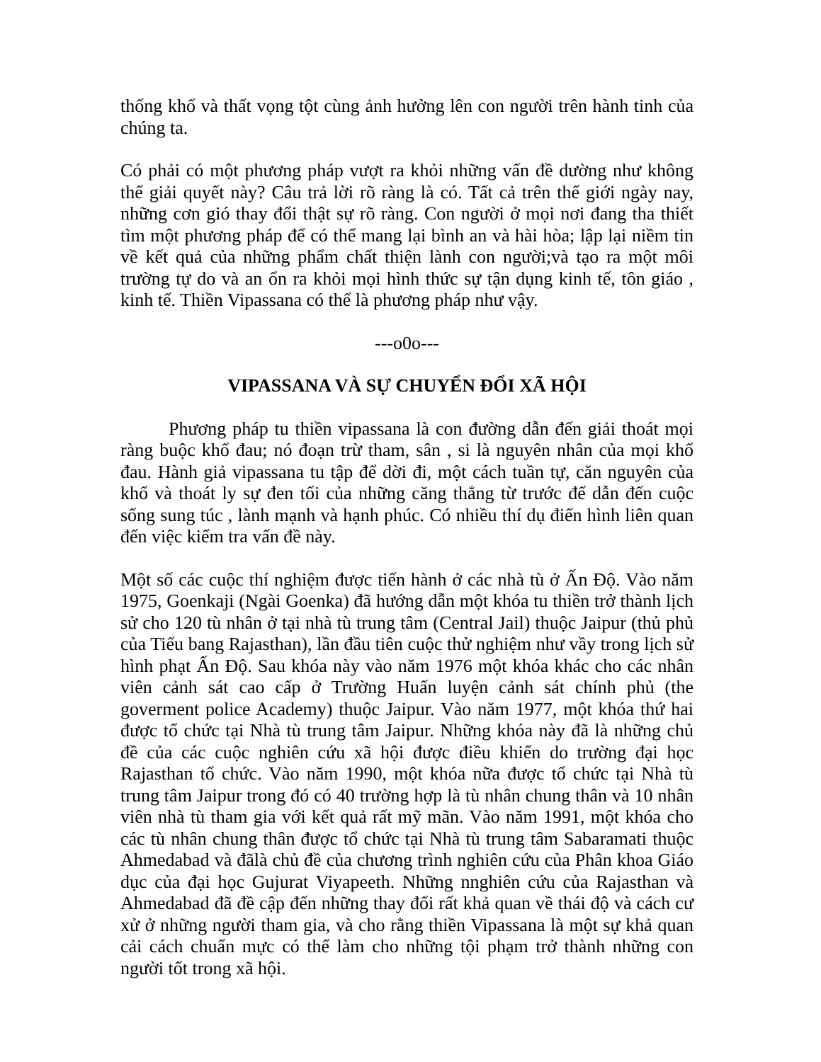thống khổ và thất vọng tột cùng ảnh hưởng lên con người trên hành tinh của chúng ta.
Có phải có một phương pháp vượt ra khỏi những vấn đề dường như không thể giải quyết này? Câu trả lời rõ ràng là có. Tất cả trên thế giới ngày nay, những cơn gió thay đổi thật sự rõ ràng. Con người ở mọi nơi đang tha thiết tìm một phương pháp để có thể mang lại bình an và hài hòa; lập lại niềm tin về kết quả của những phẩm chất thiện lành con người;và tạo ra một môi trường tự do và an ổn ra khỏi mọi hình thức sự tận dụng kinh tế, tôn giáo , kinh tế. Thiền Vipassana có thể là phương pháp như vậy.
---o0o---
VIPASSANA VÀ SỰ CHUYỂN ĐỔI XÃ HỘI
Phương pháp tu thiền vipassana là con đường dẫn đến giải thoát mọi ràng buộc khổ đau; nó đoạn trừ tham, sân , si là nguyên nhân của mọi khổ đau. Hành giả vipassana tu tập để dời đi, một cách tuần tự, căn nguyên của khổ và thoát ly sự đen tối của những căng thẳng từ trước để dẫn đến cuộc sống sung túc , lành mạnh và hạnh phúc. Có nhiều thí dụ điển hình liên quan đến việc kiểm tra vấn đề này.
Một số các cuộc thí nghiệm được tiến hành ở các nhà tù ở Ấn Độ. Vào năm 1975, Goenkaji (Ngài Goenka) đã hướng dẫn một khóa tu thiền trở thành lịch sử cho 120 tù nhân ở tại nhà tù trung tâm (Central Jail) thuộc Jaipur (thủ phủ của Tiểu bang Rajasthan), lần đầu tiên cuộc thử nghiệm như vầy trong lịch sử hình phạt Ấn Độ. Sau khóa này vào năm 1976 một khóa khác cho các nhân viên cảnh sát cao cấp ở Trường Huấn luyện cảnh sát chính phủ (the goverment police Academy) thuộc Jaipur. Vào năm 1977, một khóa thứ hai được tổ chức tại Nhà tù trung tâm Jaipur. Những khóa này đã là những chủ đề của các cuộc nghiên cứu xã hội được điều khiển do trường đại học Rajasthan tổ chức. Vào năm 1990, một khóa nữa được tổ chức tại Nhà tù trung tâm Jaipur trong đó có 40 trường hợp là tù nhân chung thân và 10 nhân viên nhà tù tham gia với kết quả rất mỹ mãn. Vào năm 1991, một khóa cho các tù nhân chung thân được tổ chức tại Nhà tù trung tâm Sabaramati thuộc Ahmedabad và đãlà chủ đề của chương trình nghiên cứu của Phân khoa Giáo dục của đại học Gujurat Viyapeeth. Những nnghiên cứu của Rajasthan và Ahmedabad đã đề cập đến những thay đổi rất khả quan về thái độ và cách cư xử ở những người tham gia, và cho rằng thiền Vipassana là một sự khả quan cải cách chuẩn mực có thể làm cho những tội phạm trở thành những con người tốt trong xã hội.